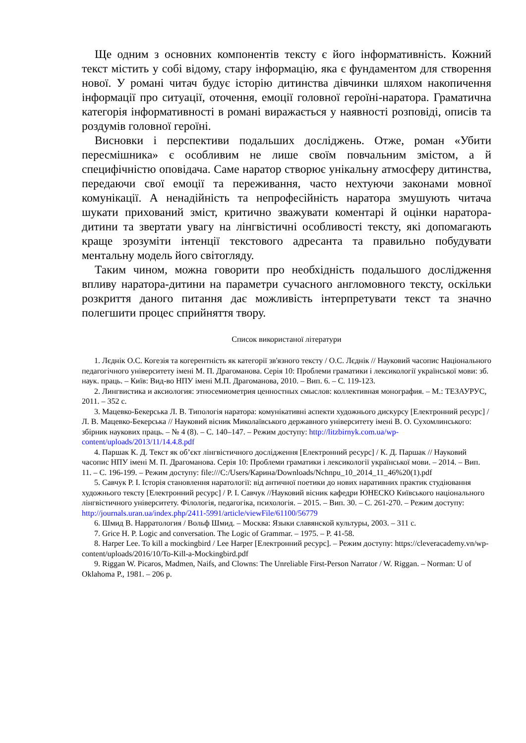Ще одним з основних компонентів тексту є його інформативність. Кожний текст містить у собі відому, стару інформацію, яка є фундаментом для створення нової. У романі читач будує історію дитинства дівчинки шляхом накопичення інформації про ситуації, оточення, емоції головної героїні-наратора. Граматична категорія інформативності в романі виражається у наявності розповіді, описів та роздумів головної героїні.
Висновки і перспективи подальших досліджень. Отже, роман «Убити пересмішника» є особливим не лише своїм повчальним змістом, а й специфічністю оповідача. Саме наратор створює унікальну атмосферу дитинства, передаючи свої емоції та переживання, часто нехтуючи законами мовної комунікації. А ненадійність та непрофесійність наратора змушують читача шукати прихований зміст, критично зважувати коментарі й оцінки наратора-дитини та звертати увагу на лінгвістичні особливості тексту, які допомагають краще зрозуміти інтенції текстового адресанта та правильно побудувати ментальну модель його світогляду.
Таким чином, можна говорити про необхідність подальшого дослідження впливу наратора-дитини на параметри сучасного англомовного тексту, оскільки розкриття даного питання дає можливість інтерпретувати текст та значно полегшити процес сприйняття твору.
Список використаної літератури
1. Лєднік О.С. Когезія та когерентність як категорії зв'язного тексту / О.С. Лєднік // Науковий часопис Національного педагогічного університету імені М. П. Драгоманова. Серія 10: Проблеми граматики і лексикології української мови: зб. наук. праць. – Київ: Вид-во НПУ імені М.П. Драгоманова, 2010. – Вип. 6. – С. 119-123.
2. Лингвистика и аксиология: этносемиометрия ценностных смыслов: коллективная монография. – М.: ТЕЗАУРУС, 2011. – 352 с.
3. Мацевко-Бекерська Л. В. Типологія наратора: комунікативні аспекти художнього дискурсу [Електронний ресурс] / Л. В. Мацевко-Бекерська // Науковий вісник Миколаївського державного університету імені В. О. Сухомлинського: збірник наукових праць. – № 4 (8). – С. 140–147. – Режим доступу: http://litzbirnyk.com.ua/wp-content/uploads/2013/11/14.4.8.pdf
4. Паршак К. Д. Текст як об’єкт лінгвістичного дослідження [Електронний ресурс] / К. Д. Паршак // Науковий часопис НПУ імені М. П. Драгоманова. Серія 10: Проблеми граматики і лексикології української мови. – 2014. – Вип. 11. – С. 196-199. – Режим доступу: file:///C:/Users/Карина/Downloads/Nchnpu_10_2014_11_46%20(1).pdf
5. Савчук Р. І. Історія становлення наратології: від античної поетики до нових наративних практик студіювання художнього тексту [Електронний ресурс] / Р. І. Савчук //Науковий вісник кафедри ЮНЕСКО Київського національного лінгвістичного університету. Філологія, педагогіка, психологія. – 2015. – Вип. 30. – С. 261-270. – Режим доступу: http://journals.uran.ua/index.php/2411-5991/article/viewFile/61100/56779
6. Шмид В. Нарратология / Вольф Шмид. – Москва: Языки славянской культуры, 2003. – 311 с.
7. Grice H. P. Logic and conversation. The Logic of Grammar. – 1975. – P. 41-58.
8. Harper Lee. To kill a mockingbird / Lee Harper [Електронний ресурс]. – Режим доступу: https://cleveracademy.vn/wp-content/uploads/2016/10/To-Kill-a-Mockingbird.pdf
9. Riggan W. Picaros, Madmen, Naifs, and Clowns: The Unreliable First-Person Narrator / W. Riggan. – Norman: U of Oklahoma P., 1981. – 206 p.